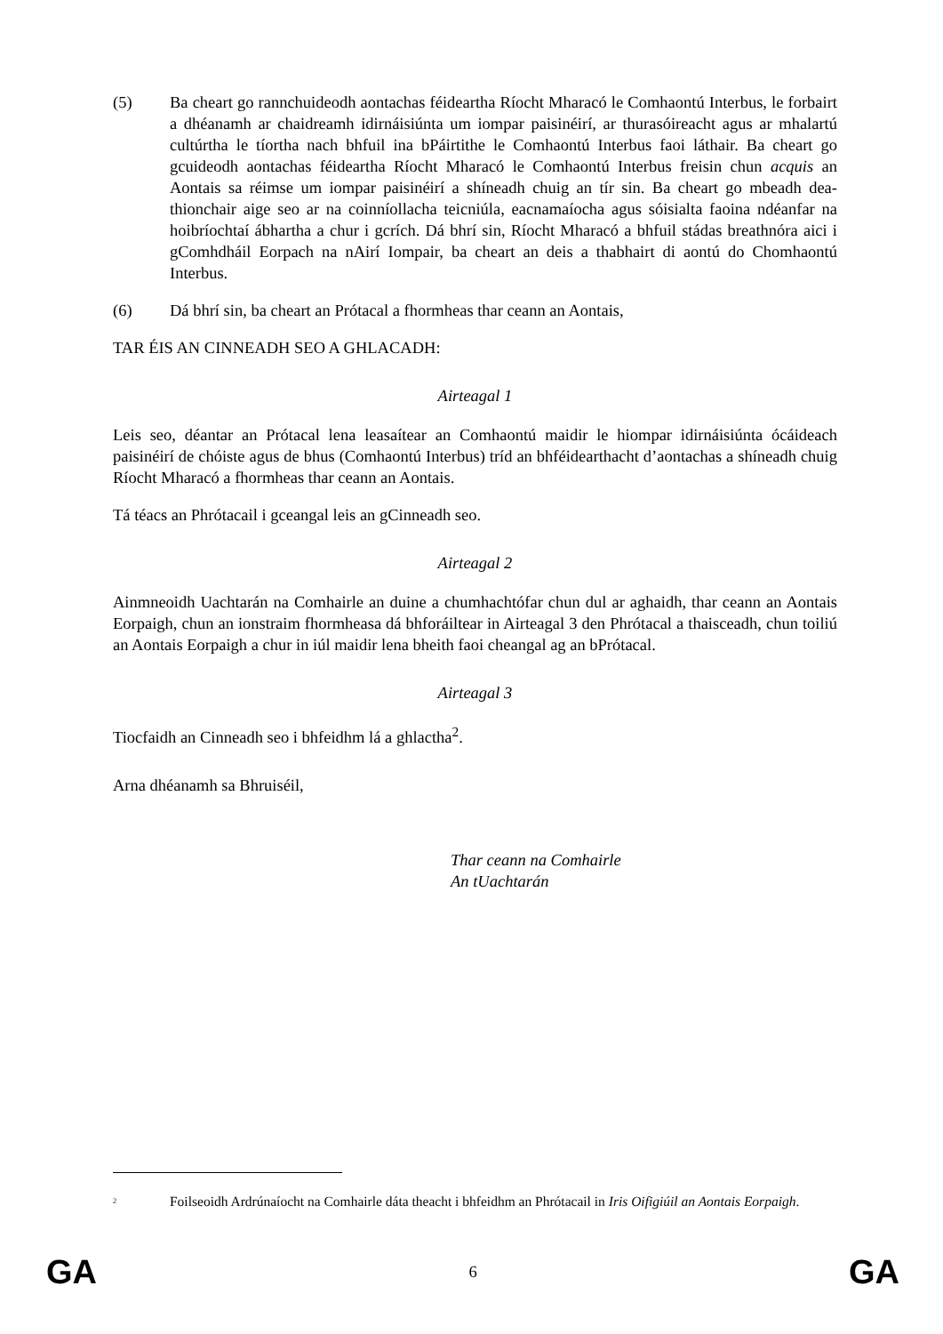(5) Ba cheart go rannchuideodh aontachas féideartha Ríocht Mharacó le Comhaontú Interbus, le forbairt a dhéanamh ar chaidreamh idirnáisiúnta um iompar paisinéirí, ar thurasóireacht agus ar mhalartú cultúrtha le tíortha nach bhfuil ina bPáirtithe le Comhaontú Interbus faoi láthair. Ba cheart go gcuideodh aontachas féideartha Ríocht Mharacó le Comhaontú Interbus freisin chun acquis an Aontais sa réimse um iompar paisinéirí a shíneadh chuig an tír sin. Ba cheart go mbeadh dea-thionchair aige seo ar na coinníollacha teicniúla, eacnamaíocha agus sóisialta faoina ndéanfar na hoibríochtaí ábhartha a chur i gcrích. Dá bhrí sin, Ríocht Mharacó a bhfuil stádas breathnóra aici i gComhdháil Eorpach na nAirí Iompair, ba cheart an deis a thabhairt di aontú do Chomhaontú Interbus.
(6) Dá bhrí sin, ba cheart an Prótacal a fhormheas thar ceann an Aontais,
TAR ÉIS AN CINNEADH SEO A GHLACADH:
Airteagal 1
Leis seo, déantar an Prótacal lena leasaítear an Comhaontú maidir le hiompar idirnáisiúnta ócáideach paisinéirí de chóiste agus de bhus (Comhaontú Interbus) tríd an bhféidearthacht d’aontachas a shíneadh chuig Ríocht Mharacó a fhormheas thar ceann an Aontais.
Tá téacs an Phrótacail i gceangal leis an gCinneadh seo.
Airteagal 2
Ainmneoidh Uachtarán na Comhairle an duine a chumhachtófar chun dul ar aghaidh, thar ceann an Aontais Eorpaigh, chun an ionstraim fhormheasa dá bhforáiltear in Airteagal 3 den Phrótacal a thaisceadh, chun toiliú an Aontais Eorpaigh a chur in iúl maidir lena bheith faoi cheangal ag an bPrótacal.
Airteagal 3
Tiocfaidh an Cinneadh seo i bhfeidhm lá a ghlactha<sup>2</sup>.
Arna dhéanamh sa Bhruiséil,
Thar ceann na Comhairle
An tUachtarán
<sup>2</sup>
Foilseoidh Ardrúnaíocht na Comhairle dáta theacht i bhfeidhm an Phrótacail in Iris Oifigiúil an Aontais Eorpaigh.
GA 6 GA